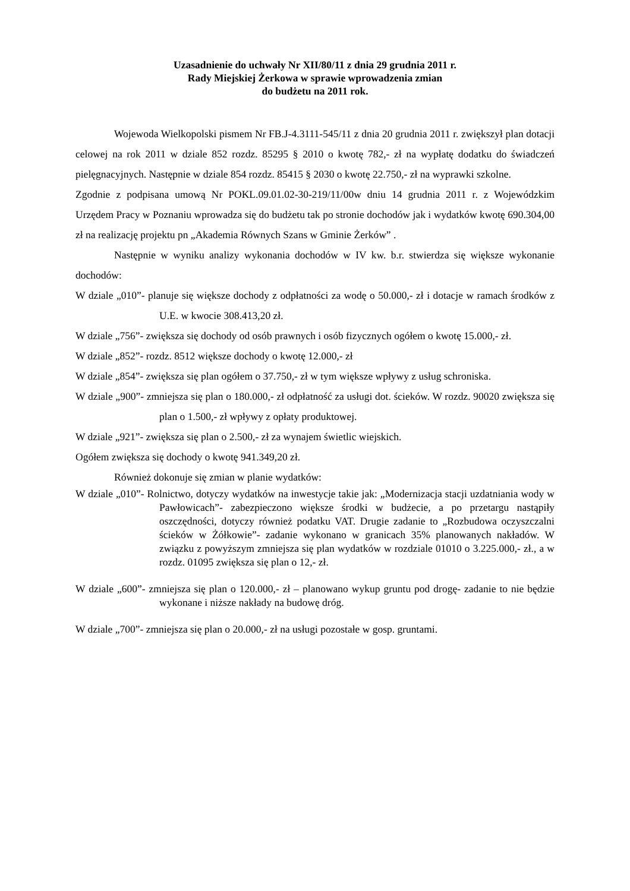Uzasadnienie do uchwały Nr XII/80/11 z dnia 29 grudnia 2011 r.
Rady Miejskiej Żerkowa w sprawie wprowadzenia zmian
do budżetu na 2011 rok.
Wojewoda Wielkopolski pismem Nr FB.J-4.3111-545/11 z dnia 20 grudnia 2011 r. zwiększył plan dotacji celowej na rok 2011 w dziale 852 rozdz. 85295 § 2010 o kwotę 782,- zł na wypłatę dodatku do świadczeń pielęgnacyjnych. Następnie w dziale 854 rozdz. 85415 § 2030 o kwotę 22.750,- zł na wyprawki szkolne.
Zgodnie z podpisana umową Nr POKL.09.01.02-30-219/11/00w dniu 14 grudnia 2011 r. z Wojewódzkim Urzędem Pracy w Poznaniu wprowadza się do budżetu tak po stronie dochodów jak i wydatków kwotę 690.304,00 zł na realizację projektu pn „Akademia Równych Szans w Gminie Żerków” .
Następnie w wyniku analizy wykonania dochodów w IV kw. b.r. stwierdza się większe wykonanie dochodów:
W dziale „010”- planuje się większe dochody z odpłatności za wodę o 50.000,- zł i dotacje w ramach środków z U.E. w kwocie 308.413,20 zł.
W dziale „756”- zwiększa się dochody od osób prawnych i osób fizycznych ogółem o kwotę 15.000,- zł.
W dziale „852”- rozdz. 8512 większe dochody o kwotę 12.000,- zł
W dziale „854”- zwiększa się plan ogółem o 37.750,- zł w tym większe wpływy z usług schroniska.
W dziale „900”- zmniejsza się plan o 180.000,- zł odpłatność za usługi dot. ścieków. W rozdz. 90020 zwiększa się plan o 1.500,- zł wpływy z opłaty produktowej.
W dziale „921”- zwiększa się plan o 2.500,- zł za wynajem świetlic wiejskich.
Ogółem zwiększa się dochody o kwotę 941.349,20 zł.
Również dokonuje się zmian w planie wydatków:
W dziale „010”- Rolnictwo, dotyczy wydatków na inwestycje takie jak: „Modernizacja stacji uzdatniania wody w Pawłowicach”- zabezpieczono większe środki w budżecie, a po przetargu nastąpiły oszczędności, dotyczy również podatku VAT. Drugie zadanie to „Rozbudowa oczyszczalni ścieków w Żółkowie”- zadanie wykonano w granicach 35% planowanych nakładów. W związku z powyższym zmniejsza się plan wydatków w rozdziale 01010 o 3.225.000,- zł., a w rozdz. 01095 zwiększa się plan o 12,- zł.
W dziale „600”- zmniejsza się plan o 120.000,- zł – planowano wykup gruntu pod drogę- zadanie to nie będzie wykonane i niższe nakłady na budowę dróg.
W dziale „700”- zmniejsza się plan o 20.000,- zł na usługi pozostałe w gosp. gruntami.